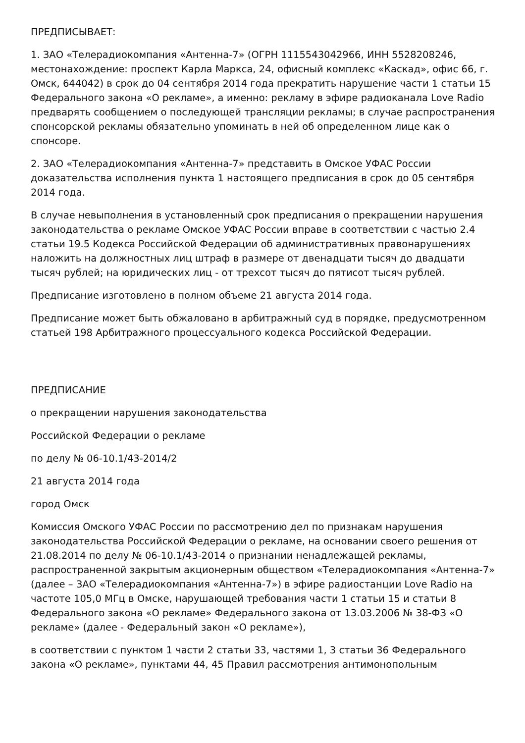ПРЕДПИСЫВАЕТ:
1. ЗАО «Телерадиокомпания «Антенна-7» (ОГРН 1115543042966, ИНН 5528208246, местонахождение: проспект Карла Маркса, 24, офисный комплекс «Каскад», офис 66, г. Омск, 644042) в срок до 04 сентября 2014 года прекратить нарушение части 1 статьи 15 Федерального закона «О рекламе», а именно: рекламу в эфире радиоканала Love Radio предварять сообщением о последующей трансляции рекламы; в случае распространения спонсорской рекламы обязательно упоминать в ней об определенном лице как о спонсоре.
2. ЗАО «Телерадиокомпания «Антенна-7» представить в Омское УФАС России доказательства исполнения пункта 1 настоящего предписания в срок до 05 сентября 2014 года.
В случае невыполнения в установленный срок предписания о прекращении нарушения законодательства о рекламе Омское УФАС России вправе в соответствии с частью 2.4 статьи 19.5 Кодекса Российской Федерации об административных правонарушениях наложить на должностных лиц штраф в размере от двенадцати тысяч до двадцати тысяч рублей; на юридических лиц - от трехсот тысяч до пятисот тысяч рублей.
Предписание изготовлено в полном объеме 21 августа 2014 года.
Предписание может быть обжаловано в арбитражный суд в порядке, предусмотренном статьей 198 Арбитражного процессуального кодекса Российской Федерации.
ПРЕДПИСАНИЕ
о прекращении нарушения законодательства
Российской Федерации о рекламе
по делу № 06-10.1/43-2014/2
21 августа 2014 года
город Омск
Комиссия Омского УФАС России по рассмотрению дел по признакам нарушения законодательства Российской Федерации о рекламе, на основании своего решения от 21.08.2014 по делу № 06-10.1/43-2014 о признании ненадлежащей рекламы, распространенной закрытым акционерным обществом «Телерадиокомпания «Антенна-7» (далее – ЗАО «Телерадиокомпания «Антенна-7») в эфире радиостанции Love Radio на частоте 105,0 МГц в Омске, нарушающей требования части 1 статьи 15 и статьи 8 Федерального закона «О рекламе» Федерального закона от 13.03.2006 № 38-ФЗ «О рекламе» (далее - Федеральный закон «О рекламе»),
в соответствии с пунктом 1 части 2 статьи 33, частями 1, 3 статьи 36 Федерального закона «О рекламе», пунктами 44, 45 Правил рассмотрения антимонопольным